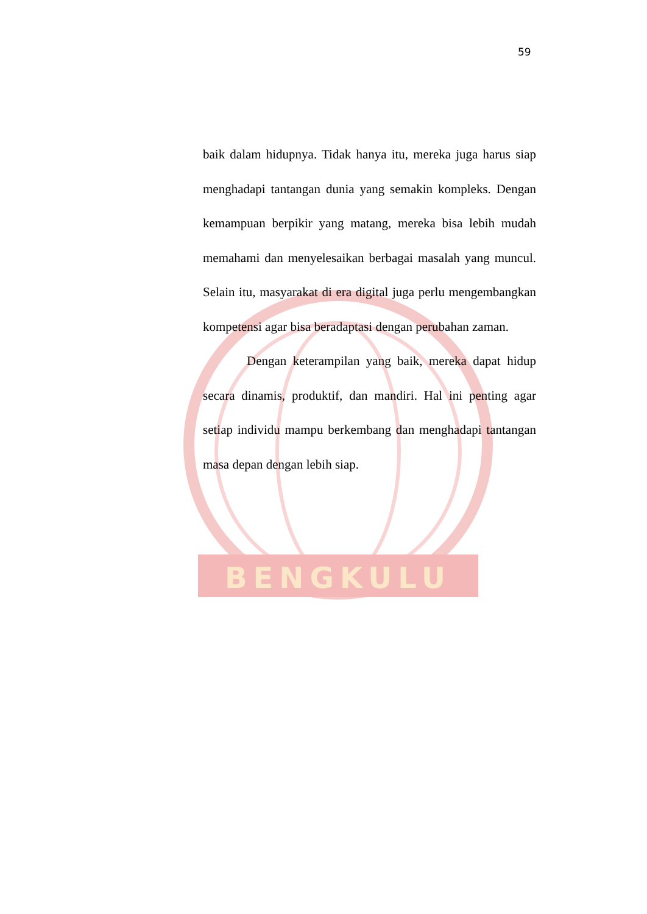BENGKULU
59
baik dalam hidupnya. Tidak hanya itu, mereka juga harus siap menghadapi tantangan dunia yang semakin kompleks. Dengan kemampuan berpikir yang matang, mereka bisa lebih mudah memahami dan menyelesaikan berbagai masalah yang muncul. Selain itu, masyarakat di era digital juga perlu mengembangkan kompetensi agar bisa beradaptasi dengan perubahan zaman.
Dengan keterampilan yang baik, mereka dapat hidup secara dinamis, produktif, dan mandiri. Hal ini penting agar setiap individu mampu berkembang dan menghadapi tantangan masa depan dengan lebih siap.